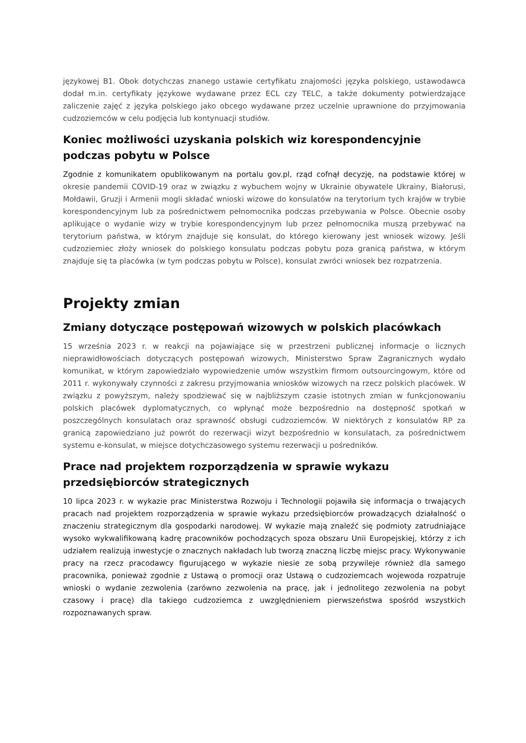językowej B1. Obok dotychczas znanego ustawie certyfikatu znajomości języka polskiego, ustawodawca dodał m.in. certyfikaty językowe wydawane przez ECL czy TELC, a także dokumenty potwierdzające zaliczenie zajęć z języka polskiego jako obcego wydawane przez uczelnie uprawnione do przyjmowania cudzoziemców w celu podjęcia lub kontynuacji studiów.
Koniec możliwości uzyskania polskich wiz korespondencyjnie podczas pobytu w Polsce
Zgodnie z komunikatem opublikowanym na portalu gov.pl, rząd cofnął decyzję, na podstawie której w okresie pandemii COVID-19 oraz w związku z wybuchem wojny w Ukrainie obywatele Ukrainy, Białorusi, Mołdawii, Gruzji i Armenii mogli składać wnioski wizowe do konsulatów na terytorium tych krajów w trybie korespondencyjnym lub za pośrednictwem pełnomocnika podczas przebywania w Polsce. Obecnie osoby aplikujące o wydanie wizy w trybie korespondencyjnym lub przez pełnomocnika muszą przebywać na terytorium państwa, w którym znajduje się konsulat, do którego kierowany jest wniosek wizowy. Jeśli cudzoziemiec złoży wniosek do polskiego konsulatu podczas pobytu poza granicą państwa, w którym znajduje się ta placówka (w tym podczas pobytu w Polsce), konsulat zwróci wniosek bez rozpatrzenia.
Projekty zmian
Zmiany dotyczące postępowań wizowych w polskich placówkach
15 września 2023 r. w reakcji na pojawiające się w przestrzeni publicznej informacje o licznych nieprawidłowościach dotyczących postępowań wizowych, Ministerstwo Spraw Zagranicznych wydało komunikat, w którym zapowiedziało wypowiedzenie umów wszystkim firmom outsourcingowym, które od 2011 r. wykonywały czynności z zakresu przyjmowania wniosków wizowych na rzecz polskich placówek. W związku z powyższym, należy spodziewać się w najbliższym czasie istotnych zmian w funkcjonowaniu polskich placówek dyplomatycznych, co wpłynąć może bezpośrednio na dostępność spotkań w poszczególnych konsulatach oraz sprawność obsługi cudzoziemców. W niektórych z konsulatów RP za granicą zapowiedziano już powrót do rezerwacji wizyt bezpośrednio w konsulatach, za pośrednictwem systemu e-konsulat, w miejsce dotychczasowego systemu rezerwacji u pośredników.
Prace nad projektem rozporządzenia w sprawie wykazu przedsiębiorców strategicznych
10 lipca 2023 r. w wykazie prac Ministerstwa Rozwoju i Technologii pojawiła się informacja o trwających pracach nad projektem rozporządzenia w sprawie wykazu przedsiębiorców prowadzących działalność o znaczeniu strategicznym dla gospodarki narodowej. W wykazie mają znaleźć się podmioty zatrudniające wysoko wykwalifikowaną kadrę pracowników pochodzących spoza obszaru Unii Europejskiej, którzy z ich udziałem realizują inwestycje o znacznych nakładach lub tworzą znaczną liczbę miejsc pracy. Wykonywanie pracy na rzecz pracodawcy figurującego w wykazie niesie ze sobą przywileje również dla samego pracownika, ponieważ zgodnie z Ustawą o promocji oraz Ustawą o cudzoziemcach wojewoda rozpatruje wnioski o wydanie zezwolenia (zarówno zezwolenia na pracę, jak i jednolitego zezwolenia na pobyt czasowy i pracę) dla takiego cudzoziemca z uwzględnieniem pierwszeństwa spośród wszystkich rozpoznawanych spraw.